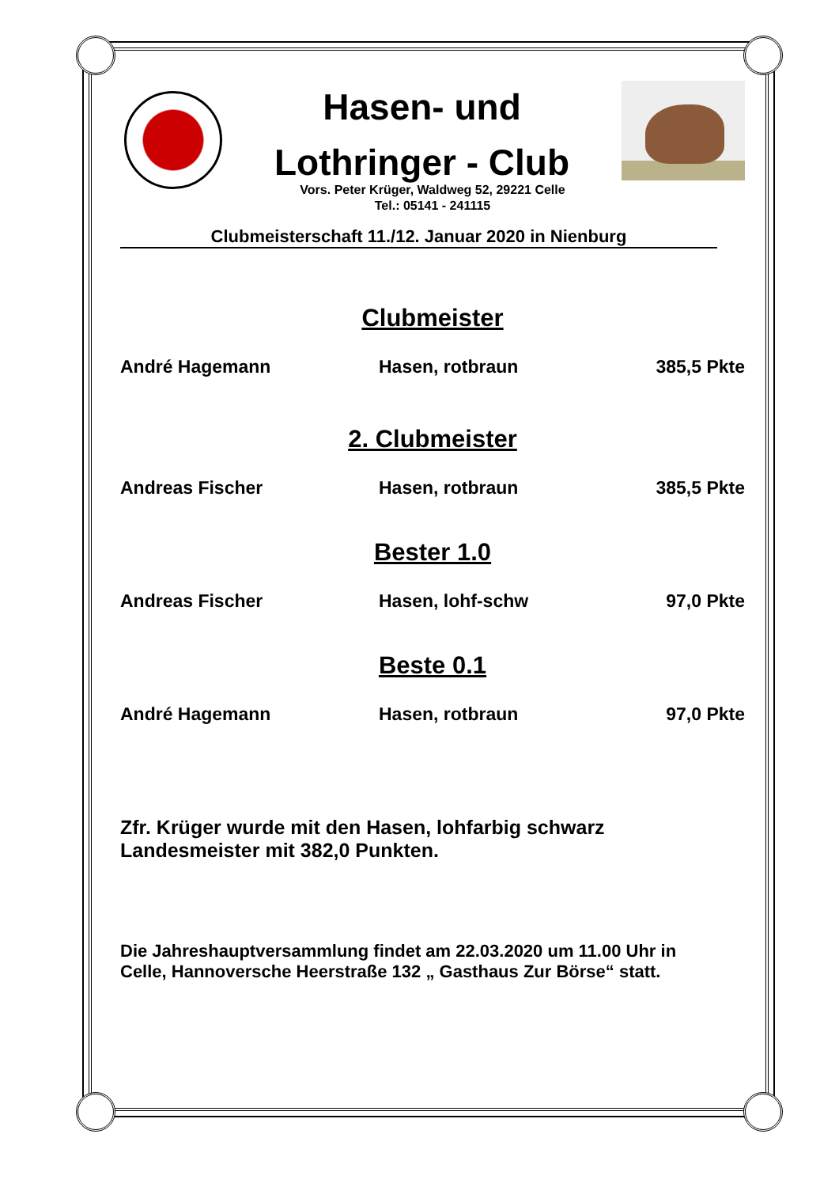Hasen- und
Lothringer - Club
Vors. Peter Krüger, Waldweg 52, 29221 Celle
Tel.: 05141 - 241115
Clubmeisterschaft 11./12. Januar 2020 in Nienburg
Clubmeister
André Hagemann Hasen, rotbraun 385,5 Pkte
2. Clubmeister
Andreas Fischer Hasen, rotbraun 385,5 Pkte
Bester 1.0
Andreas Fischer Hasen, lohf-schw 97,0 Pkte
Beste 0.1
André Hagemann Hasen, rotbraun 97,0 Pkte
Zfr. Krüger wurde mit den Hasen, lohfarbig schwarz
Landesmeister mit 382,0 Punkten.
Die Jahreshauptversammlung findet am 22.03.2020 um 11.00 Uhr in
Celle, Hannoversche Heerstraße 132 „ Gasthaus Zur Börse“ statt.